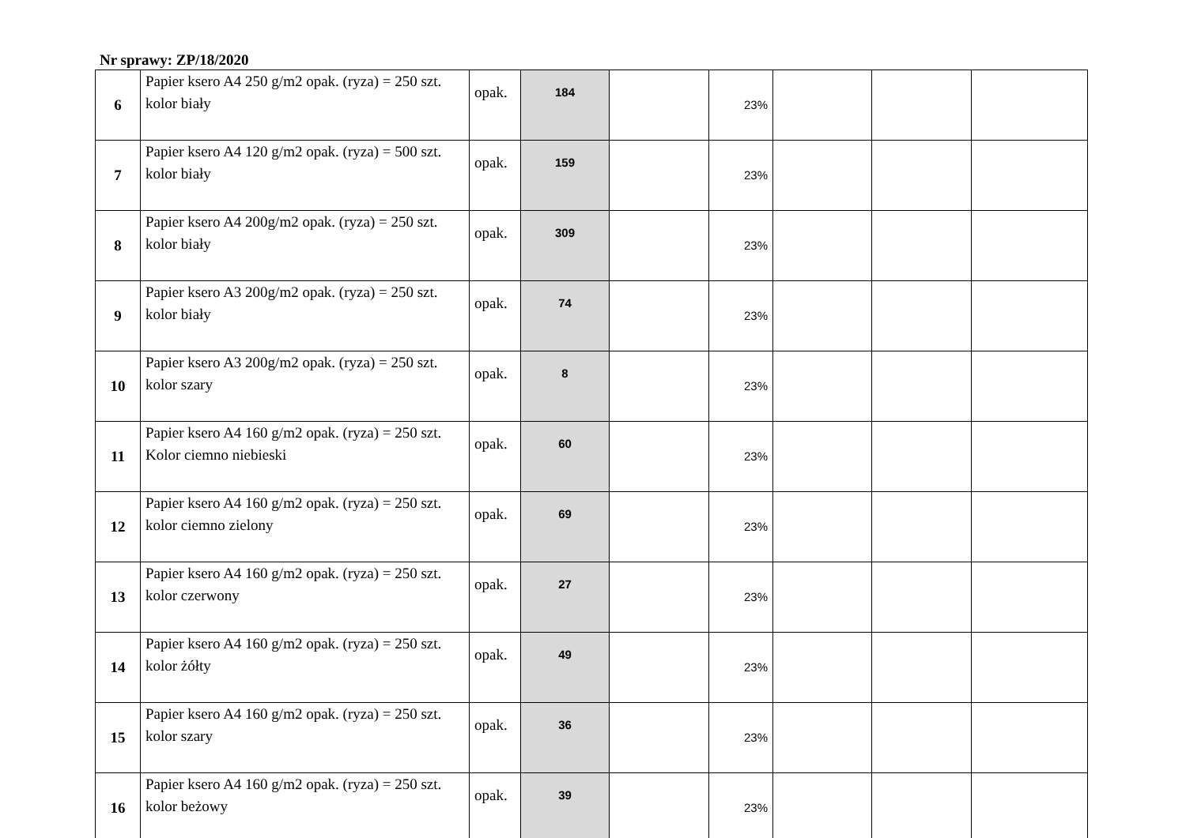Nr sprawy: ZP/18/2020
| 6 | Papier ksero A4 250 g/m2 opak. (ryza) = 250 szt. kolor biały | opak. | 184 | | 23% | | | |
| 7 | Papier ksero A4 120 g/m2 opak. (ryza) = 500 szt. kolor biały | opak. | 159 | | 23% | | | |
| 8 | Papier ksero A4 200g/m2 opak. (ryza) = 250 szt. kolor biały | opak. | 309 | | 23% | | | |
| 9 | Papier ksero A3 200g/m2 opak. (ryza) = 250 szt. kolor biały | opak. | 74 | | 23% | | | |
| 10 | Papier ksero A3 200g/m2 opak. (ryza) = 250 szt. kolor szary | opak. | 8 | | 23% | | | |
| 11 | Papier ksero A4 160 g/m2 opak. (ryza) = 250 szt. Kolor ciemno niebieski | opak. | 60 | | 23% | | | |
| 12 | Papier ksero A4 160 g/m2 opak. (ryza) = 250 szt. kolor ciemno zielony | opak. | 69 | | 23% | | | |
| 13 | Papier ksero A4 160 g/m2 opak. (ryza) = 250 szt. kolor czerwony | opak. | 27 | | 23% | | | |
| 14 | Papier ksero A4 160 g/m2 opak. (ryza) = 250 szt. kolor żółty | opak. | 49 | | 23% | | | |
| 15 | Papier ksero A4 160 g/m2 opak. (ryza) = 250 szt. kolor szary | opak. | 36 | | 23% | | | |
| 16 | Papier ksero A4 160 g/m2 opak. (ryza) = 250 szt. kolor beżowy | opak. | 39 | | 23% | | | |